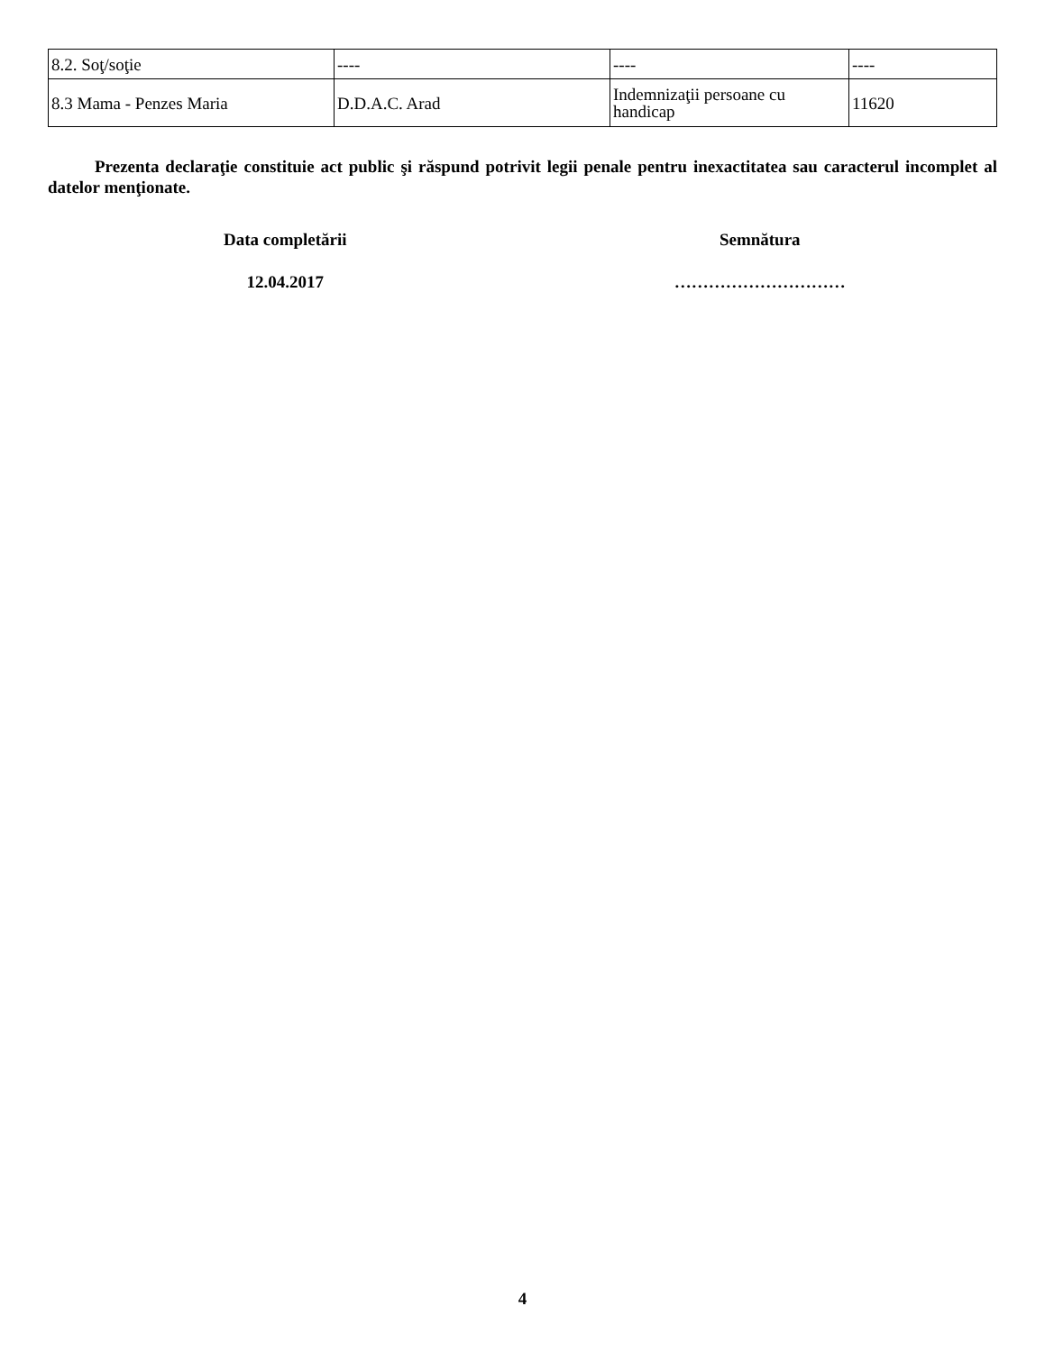| 8.2. Soţ/soţie | ---- | ---- | ---- |
| 8.3 Mama - Penzes Maria | D.D.A.C. Arad | Indemnizaţii persoane cu handicap | 11620 |
Prezenta declaraţie constituie act public şi răspund potrivit legii penale pentru inexactitatea sau caracterul incomplet al datelor menţionate.
Data completării Semnătura
12.04.2017 …………………………
4